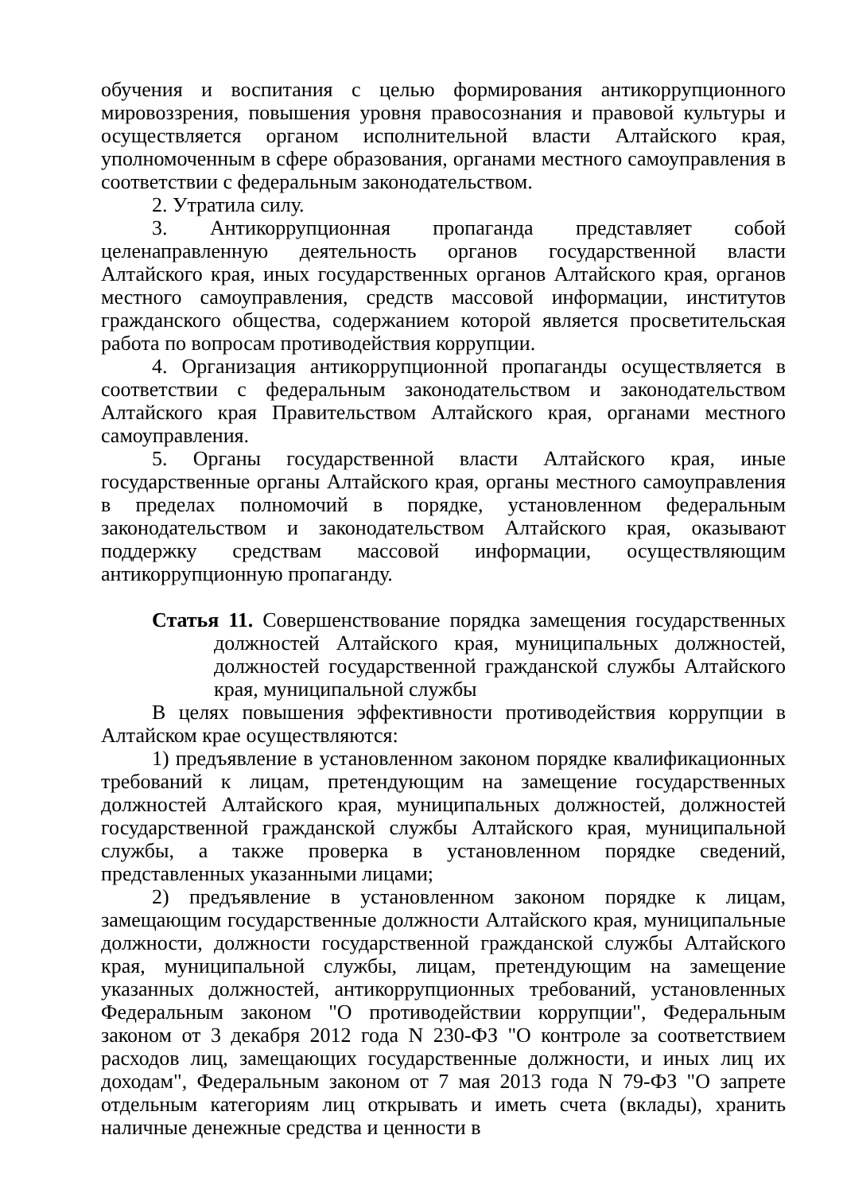обучения и воспитания с целью формирования антикоррупционного мировоззрения, повышения уровня правосознания и правовой культуры и осуществляется органом исполнительной власти Алтайского края, уполномоченным в сфере образования, органами местного самоуправления в соответствии с федеральным законодательством.
2. Утратила силу.
3. Антикоррупционная пропаганда представляет собой целенаправленную деятельность органов государственной власти Алтайского края, иных государственных органов Алтайского края, органов местного самоуправления, средств массовой информации, институтов гражданского общества, содержанием которой является просветительская работа по вопросам противодействия коррупции.
4. Организация антикоррупционной пропаганды осуществляется в соответствии с федеральным законодательством и законодательством Алтайского края Правительством Алтайского края, органами местного самоуправления.
5. Органы государственной власти Алтайского края, иные государственные органы Алтайского края, органы местного самоуправления в пределах полномочий в порядке, установленном федеральным законодательством и законодательством Алтайского края, оказывают поддержку средствам массовой информации, осуществляющим антикоррупционную пропаганду.
Статья 11. Совершенствование порядка замещения государственных должностей Алтайского края, муниципальных должностей, должностей государственной гражданской службы Алтайского края, муниципальной службы
В целях повышения эффективности противодействия коррупции в Алтайском крае осуществляются:
1) предъявление в установленном законом порядке квалификационных требований к лицам, претендующим на замещение государственных должностей Алтайского края, муниципальных должностей, должностей государственной гражданской службы Алтайского края, муниципальной службы, а также проверка в установленном порядке сведений, представленных указанными лицами;
2) предъявление в установленном законом порядке к лицам, замещающим государственные должности Алтайского края, муниципальные должности, должности государственной гражданской службы Алтайского края, муниципальной службы, лицам, претендующим на замещение указанных должностей, антикоррупционных требований, установленных Федеральным законом "О противодействии коррупции", Федеральным законом от 3 декабря 2012 года N 230-ФЗ "О контроле за соответствием расходов лиц, замещающих государственные должности, и иных лиц их доходам", Федеральным законом от 7 мая 2013 года N 79-ФЗ "О запрете отдельным категориям лиц открывать и иметь счета (вклады), хранить наличные денежные средства и ценности в